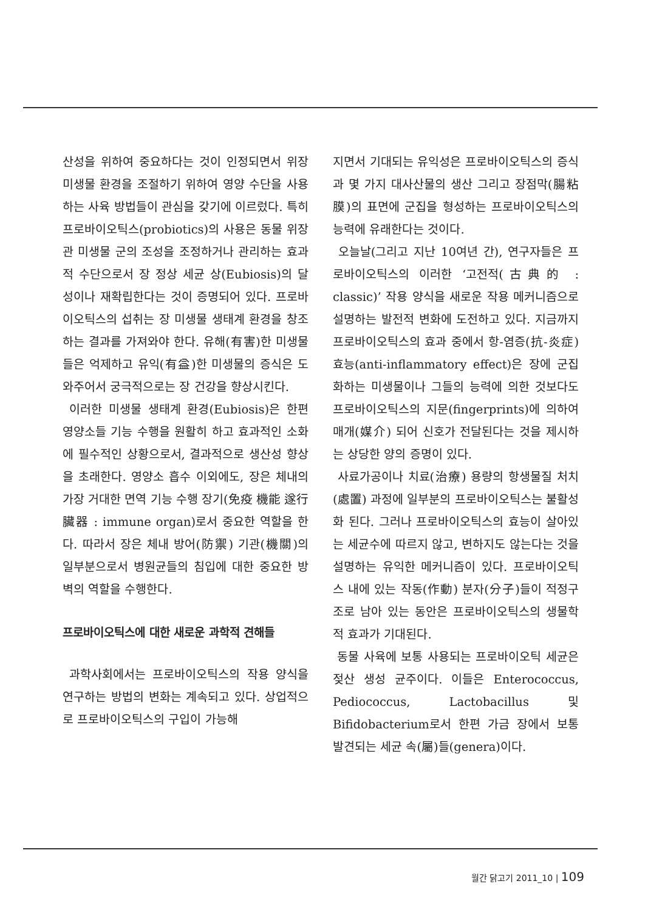산성을 위하여 중요하다는 것이 인정되면서 위장 미생물 환경을 조절하기 위하여 영양 수단을 사용하는 사육 방법들이 관심을 갖기에 이르렀다. 특히 프로바이오틱스(probiotics)의 사용은 동물 위장관 미생물 군의 조성을 조정하거나 관리하는 효과적 수단으로서 장 정상 세균 상(Eubiosis)의 달성이나 재확립한다는 것이 증명되어 있다. 프로바이오틱스의 섭취는 장 미생물 생태계 환경을 창조하는 결과를 가져와야 한다. 유해(有害)한 미생물들은 억제하고 유익(有益)한 미생물의 증식은 도와주어서 궁극적으로는 장 건강을 향상시킨다.
이러한 미생물 생태계 환경(Eubiosis)은 한편 영양소들 기능 수행을 원활히 하고 효과적인 소화에 필수적인 상황으로서, 결과적으로 생산성 향상을 초래한다. 영양소 흡수 이외에도, 장은 체내의 가장 거대한 면역 기능 수행 장기(免疫 機能 遂行 臟器 : immune organ)로서 중요한 역할을 한다. 따라서 장은 체내 방어(防禦) 기관(機關)의 일부분으로서 병원균들의 침입에 대한 중요한 방벽의 역할을 수행한다.
프로바이오틱스에 대한 새로운 과학적 견해들
과학사회에서는 프로바이오틱스의 작용 양식을 연구하는 방법의 변화는 계속되고 있다. 상업적으로 프로바이오틱스의 구입이 가능해
지면서 기대되는 유익성은 프로바이오틱스의 증식과 몇 가지 대사산물의 생산 그리고 장점막(腸粘膜)의 표면에 군집을 형성하는 프로바이오틱스의 능력에 유래한다는 것이다.
오늘날(그리고 지난 10여년 간), 연구자들은 프로바이오틱스의 이러한 ‘고전적(古典的 : classic)’ 작용 양식을 새로운 작용 메커니즘으로 설명하는 발전적 변화에 도전하고 있다. 지금까지 프로바이오틱스의 효과 중에서 항-염증(抗-炎症) 효능(anti-inflammatory effect)은 장에 군집화하는 미생물이나 그들의 능력에 의한 것보다도 프로바이오틱스의 지문(fingerprints)에 의하여 매개(媒介) 되어 신호가 전달된다는 것을 제시하는 상당한 양의 증명이 있다.
사료가공이나 치료(治療) 용량의 항생물질 처치(處置) 과정에 일부분의 프로바이오틱스는 불활성화 된다. 그러나 프로바이오틱스의 효능이 살아있는 세균수에 따르지 않고, 변하지도 않는다는 것을 설명하는 유익한 메커니즘이 있다. 프로바이오틱스 내에 있는 작동(作動) 분자(分子)들이 적정구조로 남아 있는 동안은 프로바이오틱스의 생물학적 효과가 기대된다.
동물 사육에 보통 사용되는 프로바이오틱 세균은 젖산 생성 균주이다. 이들은 Enterococcus, Pediococcus, Lactobacillus 및 Bifidobacterium로서 한편 가금 장에서 보통 발견되는 세균 속(屬)들(genera)이다.
월간 닭고기 2011_10 | 109